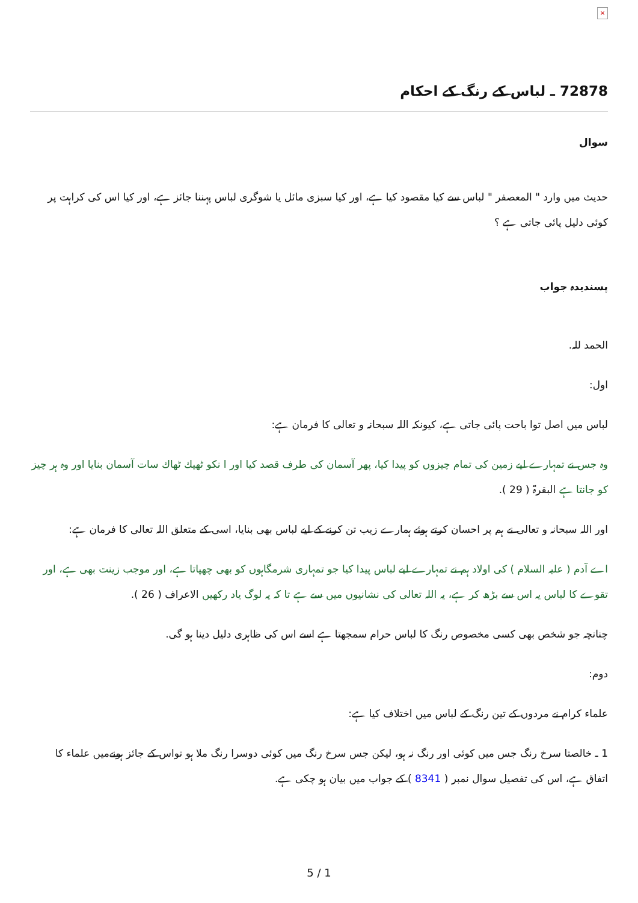×
72878 ـ لباس کے رنگ کے احکام
سوال
حدیث میں وارد " المعصفر " لباس سے کیا مقصود کیا ہے، اور کیا سبزی مائل یا شوگری لباس پہننا جائز ہے، اور کیا اس کی کراہت پر کوئی دلیل پائی جاتی ہے ؟
پسندیدہ جواب
الحمد للہ.
اول:
لباس میں اصل توا باحت پائی جاتی ہے، کیونکہ اللہ سبحانہ و تعالی کا فرمان ہے:
وہ جس نے تمہارے لیے زمین کی تمام چیزوں کو پیدا کیا، پھر آسمان کی طرف قصد کیا اور ا نکو ٹھیك ٹھاك سات آسمان بنایا اور وہ ہر چیز کو جانتا ہے البقرۃ ( 29 ).
اور اللہ سبحانہ و تعالی نے ہم پر احسان کرتے ہوئے ہمارے زیب تن کرنے کے لیے لباس بھی بنایا، اسی کے متعلق اللہ تعالی کا فرمان ہے:
اے آدم ( علیہ السلام ) کی اولاد ہم نے تمہارے لیے لباس پیدا کیا جو تمہاری شرمگاہوں کو بھی چھپاتا ہے، اور موجب زینت بھی ہے، اور تقوے کا لباس یہ اس سے بڑھ کر ہے، یہ اللہ تعالی کی نشانیوں میں سے ہے تا کہ یہ لوگ یاد رکھیں الاعراف ( 26 ).
چنانچہ جو شخص بھی کسی مخصوص رنگ کا لباس حرام سمجھتا ہے اسے اس کی ظاہری دلیل دینا ہو گی.
دوم:
علماء کرام نے مردوں کے تین رنگ کے لباس میں اختلاف کیا ہے:
1 ـ خالصتا سرخ رنگ جس میں کوئی اور رنگ نہ ہو، لیکن جس سرخ رنگ میں کوئی دوسرا رنگ ملا ہو تواس کے جائز ہونےمیں علماء کا اتفاق ہے، اس کی تفصیل سوال نمبر ( 8341 ) کے جواب میں بیان ہو چکی ہے.
5 / 1